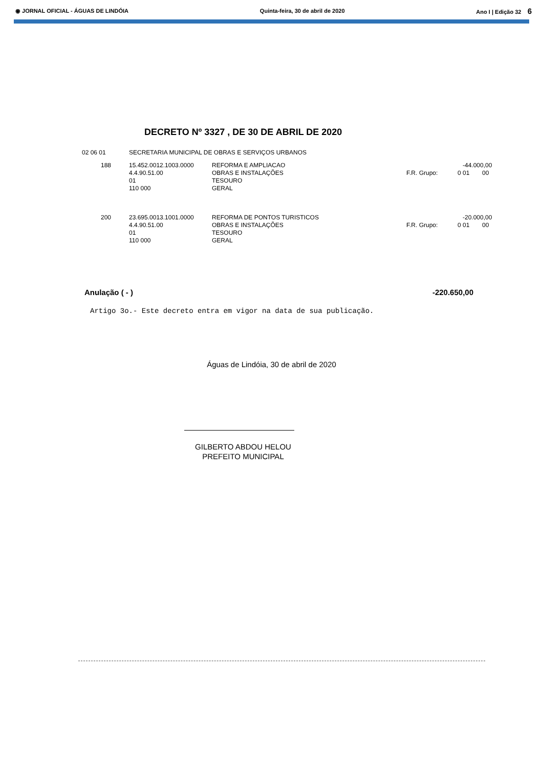◉ JORNAL OFICIAL - ÁGUAS DE LINDÓIA Quinta-feira, 30 de abril de 2020 Ano I | Edição 32 6
DECRETO Nº 3327 , DE 30 DE ABRIL DE 2020
| 02 06 01 | SECRETARIA MUNICIPAL DE OBRAS E SERVIÇOS URBANOS | | | | |
| 188 | 15.452.0012.1003.0000 | REFORMA E AMPLIACAO | -44.000,00 | | |
| | 4.4.90.51.00 | OBRAS E INSTALAÇÕES | F.R. Grupo: | 0 01 | 00 |
| | 01 | TESOURO | | | |
| | 110 000 | GERAL | | | |
| 200 | 23.695.0013.1001.0000 | REFORMA DE PONTOS TURISTICOS | -20.000,00 | | |
| | 4.4.90.51.00 | OBRAS E INSTALAÇÕES | F.R. Grupo: | 0 01 | 00 |
| | 01 | TESOURO | | | |
| | 110 000 | GERAL | | | |
Anulação ( - ) -220.650,00
Artigo 3o.- Este decreto entra em vigor na data de sua publicação.
Águas de Lindóia, 30 de abril de 2020
GILBERTO ABDOU HELOU
PREFEITO MUNICIPAL